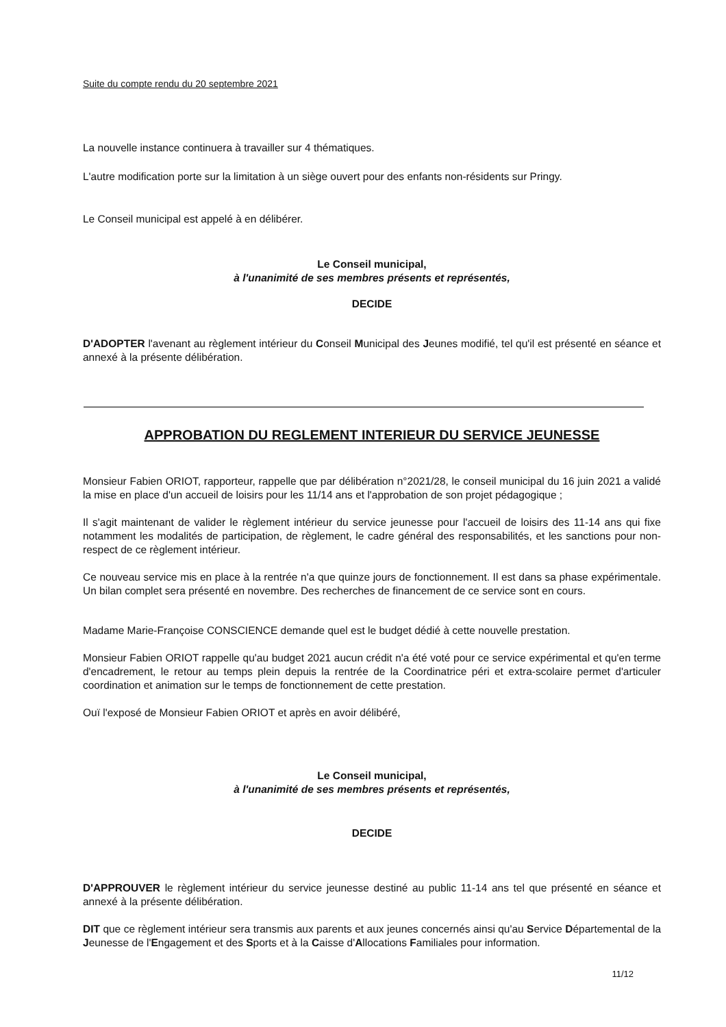Suite du compte rendu du 20 septembre 2021
La nouvelle instance continuera à travailler sur 4 thématiques.
L'autre modification porte sur la limitation à un siège ouvert pour des enfants non-résidents sur Pringy.
Le Conseil municipal est appelé à en délibérer.
Le Conseil municipal,
à l'unanimité de ses membres présents et représentés,
DECIDE
D'ADOPTER l'avenant au règlement intérieur du Conseil Municipal des Jeunes modifié, tel qu'il est présenté en séance et annexé à la présente délibération.
APPROBATION DU REGLEMENT INTERIEUR DU SERVICE JEUNESSE
Monsieur Fabien ORIOT, rapporteur, rappelle que par délibération n°2021/28, le conseil municipal du 16 juin 2021 a validé la mise en place d'un accueil de loisirs pour les 11/14 ans et l'approbation de son projet pédagogique ;
Il s'agit maintenant de valider le règlement intérieur du service jeunesse pour l'accueil de loisirs des 11-14 ans qui fixe notamment les modalités de participation, de règlement, le cadre général des responsabilités, et les sanctions pour non-respect de ce règlement intérieur.
Ce nouveau service mis en place à la rentrée n'a que quinze jours de fonctionnement. Il est dans sa phase expérimentale. Un bilan complet sera présenté en novembre. Des recherches de financement de ce service sont en cours.
Madame Marie-Françoise CONSCIENCE demande quel est le budget dédié à cette nouvelle prestation.
Monsieur Fabien ORIOT rappelle qu'au budget 2021 aucun crédit n'a été voté pour ce service expérimental et qu'en terme d'encadrement, le retour au temps plein depuis la rentrée de la Coordinatrice péri et extra-scolaire permet d'articuler coordination et animation sur le temps de fonctionnement de cette prestation.
Ouï l'exposé de Monsieur Fabien ORIOT et après en avoir délibéré,
Le Conseil municipal,
à l'unanimité de ses membres présents et représentés,
DECIDE
D'APPROUVER le règlement intérieur du service jeunesse destiné au public 11-14 ans tel que présenté en séance et annexé à la présente délibération.
DIT que ce règlement intérieur sera transmis aux parents et aux jeunes concernés ainsi qu'au Service Départemental de la Jeunesse de l'Engagement et des Sports et à la Caisse d'Allocations Familiales pour information.
11/12